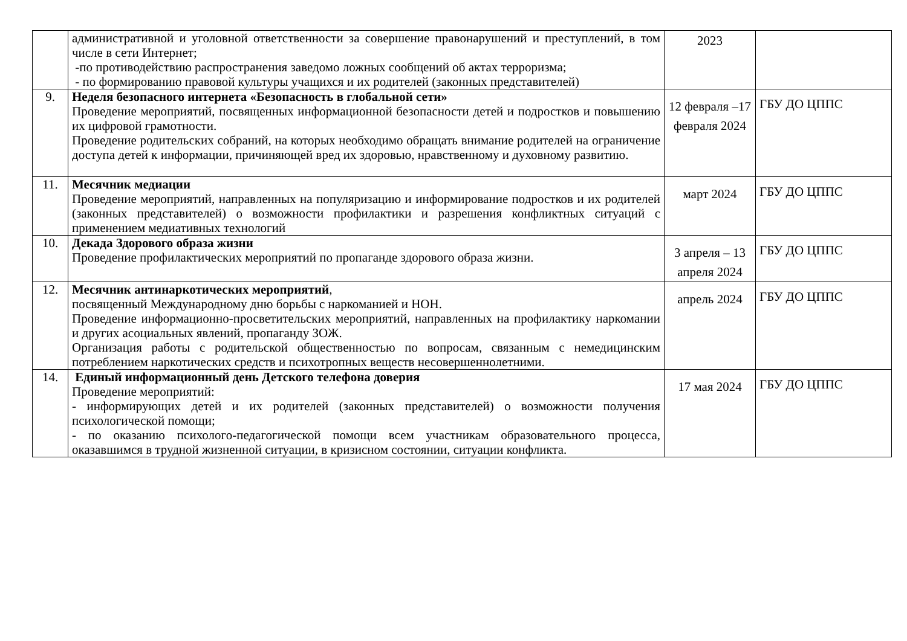| | административной и уголовной ответственности за совершение правонарушений и преступлений, в том числе в сети Интернет; -по противодействию распространения заведомо ложных сообщений об актах терроризма; - по формированию правовой культуры учащихся и их родителей (законных представителей) | 2023 | |
| 9. | Неделя безопасного интернета «Безопасность в глобальной сети» Проведение мероприятий, посвященных информационной безопасности детей и подростков и повышению их цифровой грамотности. Проведение родительских собраний, на которых необходимо обращать внимание родителей на ограничение доступа детей к информации, причиняющей вред их здоровью, нравственному и духовному развитию. | 12 февраля –17 февраля 2024 | ГБУ ДО ЦППС |
| 11. | Месячник медиации Проведение мероприятий, направленных на популяризацию и информирование подростков и их родителей (законных представителей) о возможности профилактики и разрешения конфликтных ситуаций с применением медиативных технологий | март 2024 | ГБУ ДО ЦППС |
| 10. | Декада Здорового образа жизни Проведение профилактических мероприятий по пропаганде здорового образа жизни. | 3 апреля – 13 апреля 2024 | ГБУ ДО ЦППС |
| 12. | Месячник антинаркотических мероприятий , посвященный Международному дню борьбы с наркоманией и НОН. Проведение информационно-просветительских мероприятий, направленных на профилактику наркомании и других асоциальных явлений, пропаганду ЗОЖ. Организация работы с родительской общественностью по вопросам, связанным с немедицинским потреблением наркотических средств и психотропных веществ несовершеннолетними. | апрель 2024 | ГБУ ДО ЦППС |
| 14. | Единый информационный день Детского телефона доверия Проведение мероприятий: - информирующих детей и их родителей (законных представителей) о возможности получения психологической помощи; - по оказанию психолого-педагогической помощи всем участникам образовательного процесса, оказавшимся в трудной жизненной ситуации, в кризисном состоянии, ситуации конфликта. | 17 мая 2024 | ГБУ ДО ЦППС |